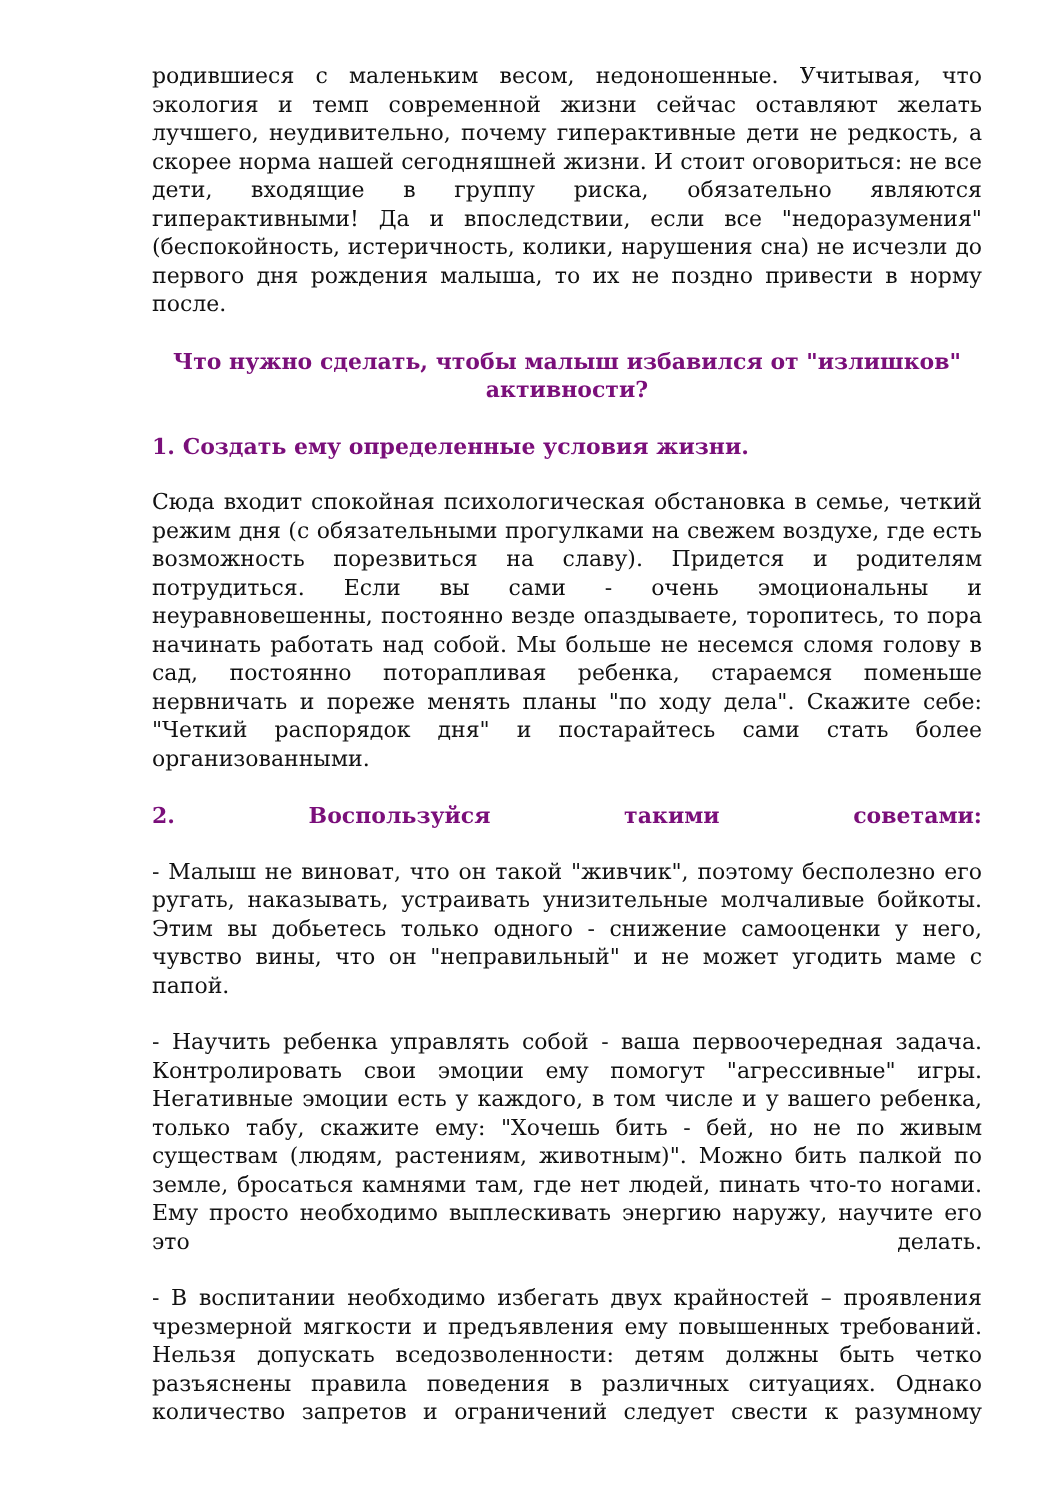родившиеся с маленьким весом, недоношенные. Учитывая, что экология и темп современной жизни сейчас оставляют желать лучшего, неудивительно, почему гиперактивные дети не редкость, а скорее норма нашей сегодняшней жизни. И стоит оговориться: не все дети, входящие в группу риска, обязательно являются гиперактивными! Да и впоследствии, если все "недоразумения" (беспокойность, истеричность, колики, нарушения сна) не исчезли до первого дня рождения малыша, то их не поздно привести в норму после.
Что нужно сделать, чтобы малыш избавился от "излишков" активности?
1. Создать ему определенные условия жизни.
Сюда входит спокойная психологическая обстановка в семье, четкий режим дня (с обязательными прогулками на свежем воздухе, где есть возможность порезвиться на славу). Придется и родителям потрудиться. Если вы сами - очень эмоциональны и неуравновешенны, постоянно везде опаздываете, торопитесь, то пора начинать работать над собой. Мы больше не несемся сломя голову в сад, постоянно поторапливая ребенка, стараемся поменьше нервничать и пореже менять планы "по ходу дела". Скажите себе: "Четкий распорядок дня" и постарайтесь сами стать более организованными.
2. Воспользуйся такими советами:
- Малыш не виноват, что он такой "живчик", поэтому бесполезно его ругать, наказывать, устраивать унизительные молчаливые бойкоты. Этим вы добьетесь только одного - снижение самооценки у него, чувство вины, что он "неправильный" и не может угодить маме с папой.
- Научить ребенка управлять собой - ваша первоочередная задача. Контролировать свои эмоции ему помогут "агрессивные" игры. Негативные эмоции есть у каждого, в том числе и у вашего ребенка, только табу, скажите ему: "Хочешь бить - бей, но не по живым существам (людям, растениям, животным)". Можно бить палкой по земле, бросаться камнями там, где нет людей, пинать что-то ногами. Ему просто необходимо выплескивать энергию наружу, научите его это делать.
- В воспитании необходимо избегать двух крайностей – проявления чрезмерной мягкости и предъявления ему повышенных требований. Нельзя допускать вседозволенности: детям должны быть четко разъяснены правила поведения в различных ситуациях. Однако количество запретов и ограничений следует свести к разумному